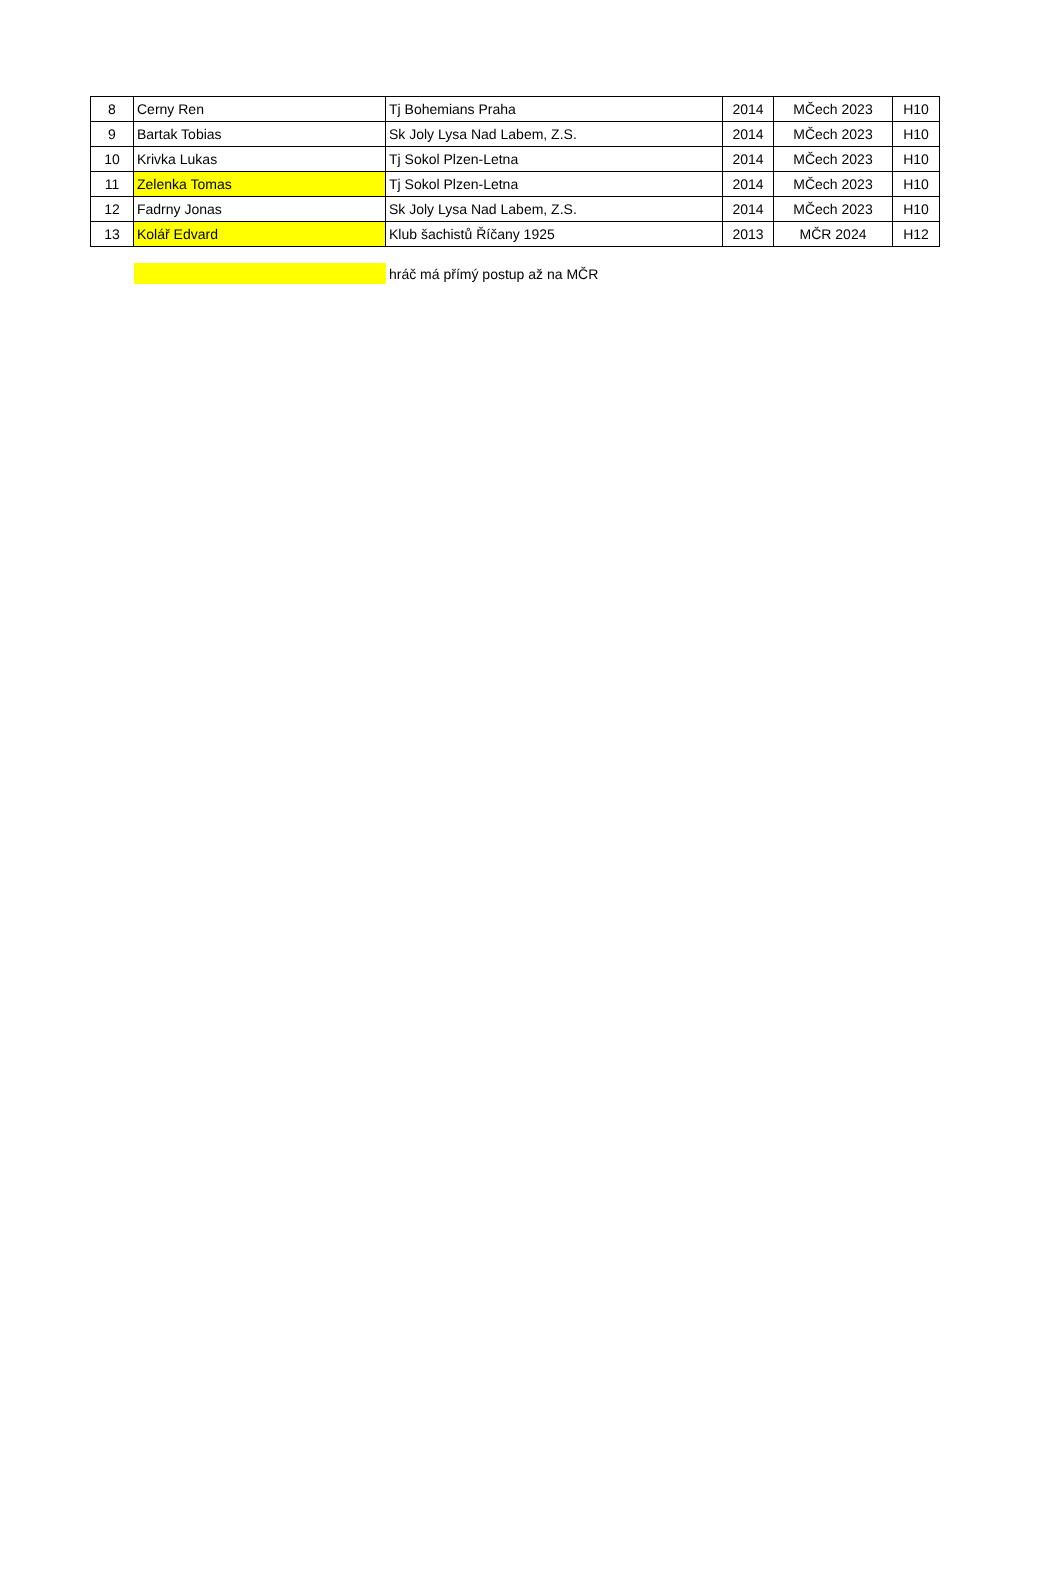| 8 | Cerny Ren | Tj Bohemians Praha | 2014 | MČech 2023 | H10 |
| 9 | Bartak Tobias | Sk Joly Lysa Nad Labem, Z.S. | 2014 | MČech 2023 | H10 |
| 10 | Krivka Lukas | Tj Sokol Plzen-Letna | 2014 | MČech 2023 | H10 |
| 11 | Zelenka Tomas | Tj Sokol Plzen-Letna | 2014 | MČech 2023 | H10 |
| 12 | Fadrny Jonas | Sk Joly Lysa Nad Labem, Z.S. | 2014 | MČech 2023 | H10 |
| 13 | Kolář Edvard | Klub šachistů Říčany 1925 | 2013 | MČR 2024 | H12 |
hráč má přímý postup až na MČR